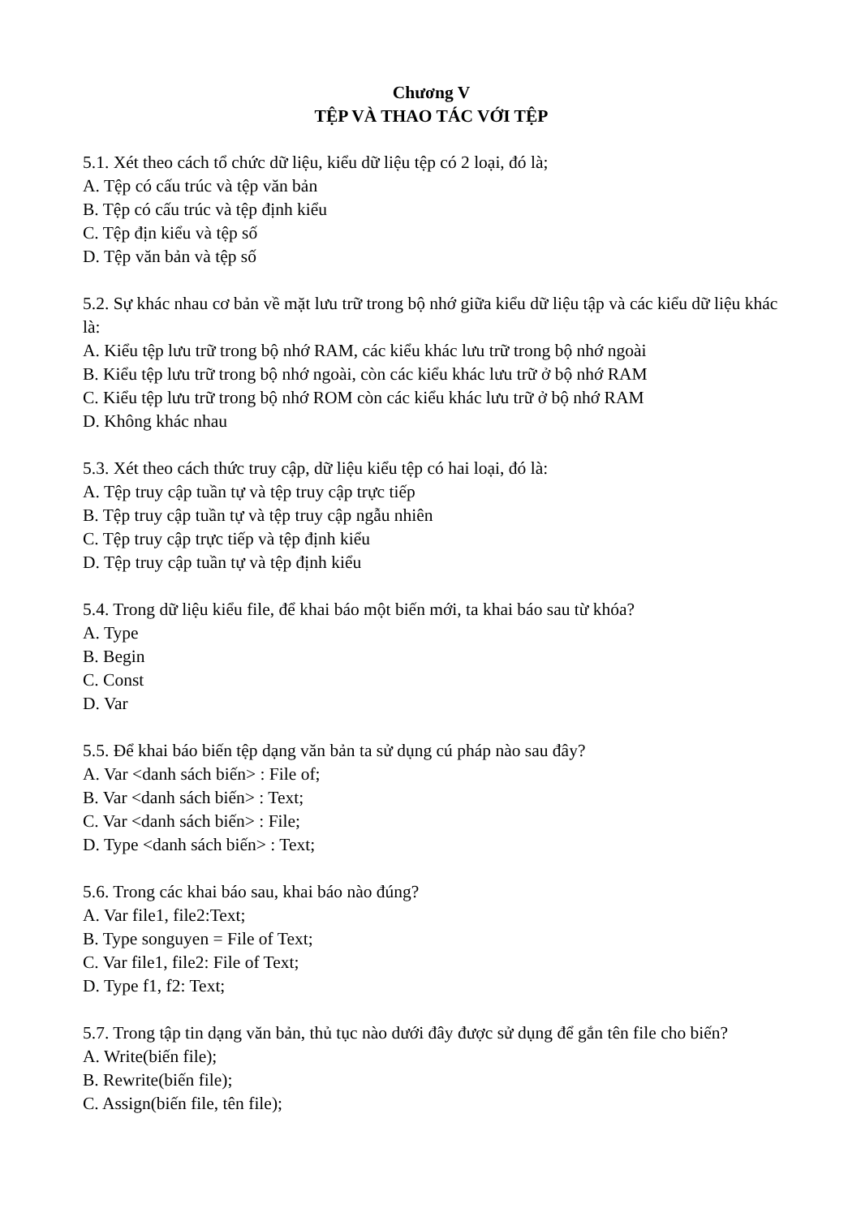Chương V
TỆP VÀ THAO TÁC VỚI TỆP
5.1. Xét theo cách tổ chức dữ liệu, kiểu dữ liệu tệp có 2 loại, đó là;
A. Tệp có cấu trúc và tệp văn bản
B. Tệp có cấu trúc và tệp định kiểu
C. Tệp địn kiểu và tệp số
D. Tệp văn bản và tệp số
5.2. Sự khác nhau cơ bản về mặt lưu trữ trong bộ nhớ giữa kiểu dữ liệu tập và các kiểu dữ liệu khác là:
A. Kiểu tệp lưu trữ trong bộ nhớ RAM, các kiểu khác lưu trữ trong bộ nhớ ngoài
B. Kiểu tệp lưu trữ trong bộ nhớ ngoài, còn các kiểu khác lưu trữ ở bộ nhớ RAM
C. Kiểu tệp lưu trữ trong bộ nhớ ROM còn các kiểu khác lưu trữ ở bộ nhớ RAM
D. Không khác nhau
5.3. Xét theo cách thức truy cập, dữ liệu kiểu tệp có hai loại, đó là:
A. Tệp truy cập tuần tự và tệp truy cập trực tiếp
B. Tệp truy cập tuần tự và tệp truy cập ngẫu nhiên
C. Tệp truy cập trực tiếp và tệp định kiểu
D. Tệp truy cập tuần tự và tệp định kiểu
5.4. Trong dữ liệu kiểu file, để khai báo một biến mới, ta khai báo sau từ khóa?
A. Type
B. Begin
C. Const
D. Var
5.5. Để khai báo biến tệp dạng văn bản ta sử dụng cú pháp nào sau đây?
A. Var <danh sách biến> : File of;
B. Var <danh sách biến> : Text;
C. Var <danh sách biến> : File;
D. Type <danh sách biến> : Text;
5.6. Trong các khai báo sau, khai báo nào đúng?
A. Var file1, file2:Text;
B. Type songuyen = File of Text;
C. Var file1, file2: File of Text;
D. Type f1, f2: Text;
5.7. Trong tập tin dạng văn bản, thủ tục nào dưới đây được sử dụng để gắn tên file cho biến?
A. Write(biến file);
B. Rewrite(biến file);
C. Assign(biến file, tên file);